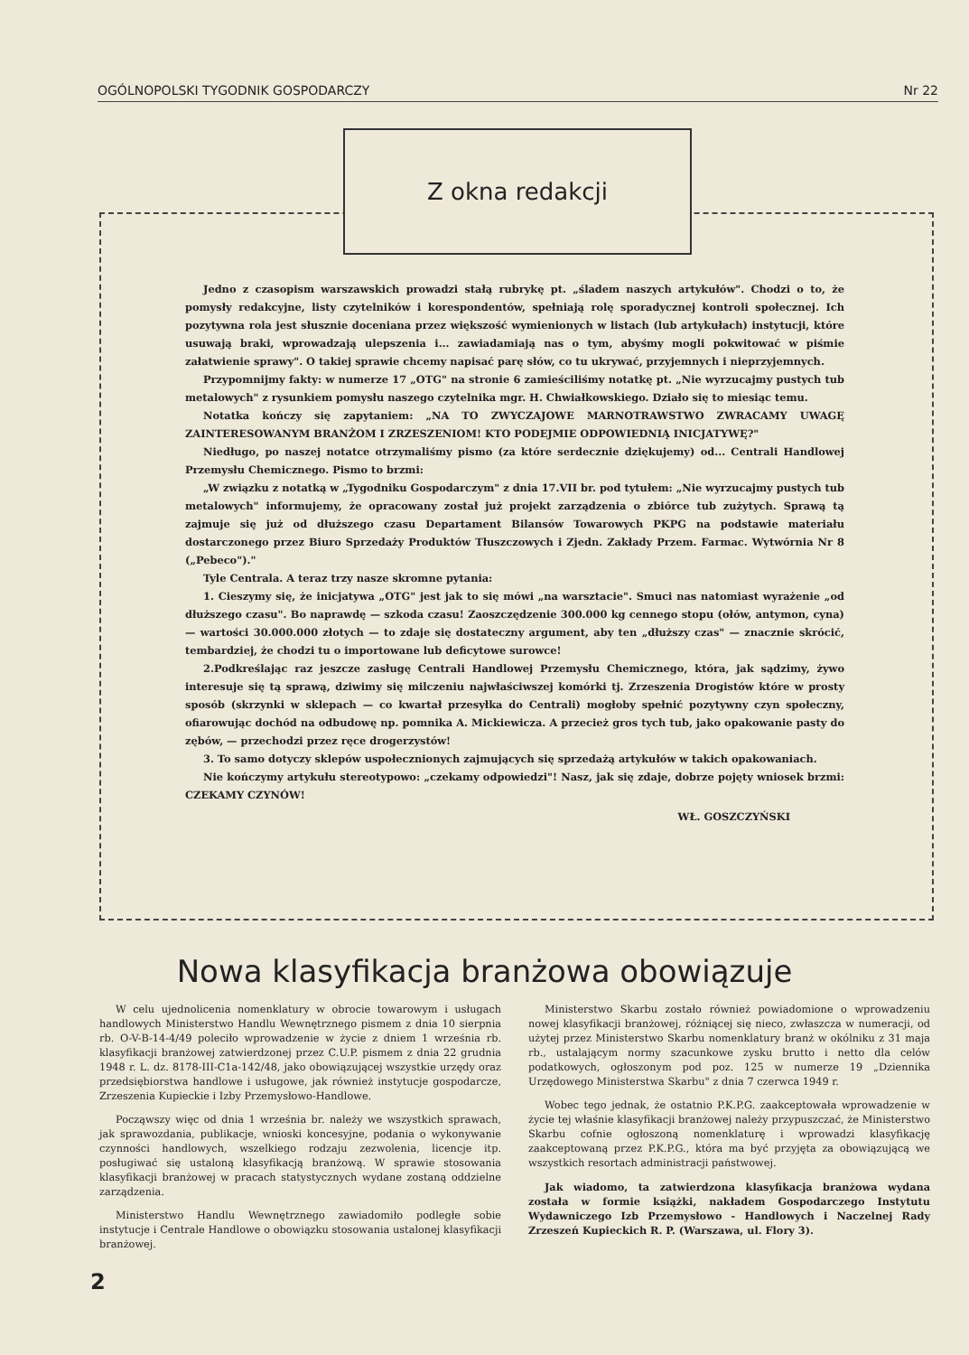OGÓLNOPOLSKI TYGODNIK GOSPODARCZY Nr 22
Z okna redakcji
Jedno z czasopism warszawskich prowadzi stałą rubrykę pt. „śladem naszych artykułów". Chodzi o to, że pomysły redakcyjne, listy czytelników i korespondentów, spełniają rolę sporadycznej kontroli społecznej. Ich pozytywna rola jest słusznie doceniana przez większość wymienionych w listach (lub artykułach) instytucji, które usuwają braki, wprowadzają ulepszenia i... zawiadamiają nas o tym, abyśmy mogli pokwitować w piśmie załatwienie sprawy". O takiej sprawie chcemy napisać parę słów, co tu ukrywać, przyjemnych i nieprzyjemnych.
Przypomnijmy fakty: w numerze 17 „OTG" na stronie 6 zamieściliśmy notatkę pt. „Nie wyrzucajmy pustych tub metalowych" z rysunkiem pomysłu naszego czytelnika mgr. H. Chwiałkowskiego. Działo się to miesiąc temu.
Notatka kończy się zapytaniem: „NA TO ZWYCZAJOWE MARNOTRAWSTWO ZWRACAMY UWAGĘ ZAINTERESOWANYM BRANŻOM I ZRZESZENIOM! KTO PODEJMIE ODPOWIEDNIĄ INICJATYWĘ?"
Niedługo, po naszej notatce otrzymaliśmy pismo (za które serdecznie dziękujemy) od... Centrali Handlowej Przemysłu Chemicznego. Pismo to brzmi:
„W związku z notatką w „Tygodniku Gospodarczym" z dnia 17.VII br. pod tytułem: „Nie wyrzucajmy pustych tub metalowych" informujemy, że opracowany został już projekt zarządzenia o zbiórce tub zużytych. Sprawą tą zajmuje się już od dłuższego czasu Departament Bilansów Towarowych PKPG na podstawie materiału dostarczonego przez Biuro Sprzedaży Produktów Tłuszczowych i Zjedn. Zakłady Przem. Farmac. Wytwórnia Nr 8 („Pebeco")."
Tyle Centrala. A teraz trzy nasze skromne pytania:
1. Cieszymy się, że inicjatywa „OTG" jest jak to się mówi „na warsztacie". Smuci nas natomiast wyrażenie „od dłuższego czasu". Bo naprawdę — szkoda czasu! Zaoszczędzenie 300.000 kg cennego stopu (ołów, antymon, cyna) — wartości 30.000.000 złotych — to zdaje się dostateczny argument, aby ten „dłuższy czas" — znacznie skrócić, tembardziej, że chodzi tu o importowane lub deficytowe surowce!
2.Podkreślając raz jeszcze zasługę Centrali Handlowej Przemysłu Chemicznego, która, jak sądzimy, żywo interesuje się tą sprawą, dziwimy się milczeniu najwłaściwszej komórki tj. Zrzeszenia Drogistów które w prosty sposób (skrzynki w sklepach — co kwartał przesyłka do Centrali) mogłoby spełnić pozytywny czyn społeczny, ofiarowując dochód na odbudowę np. pomnika A. Mickiewicza. A przecież gros tych tub, jako opakowanie pasty do zębów, — przechodzi przez ręce drogerzystów!
3. To samo dotyczy sklepów uspołecznionych zajmujących się sprzedażą artykułów w takich opakowaniach.
Nie kończymy artykułu stereotypowo: „czekamy odpowiedzi"! Nasz, jak się zdaje, dobrze pojęty wniosek brzmi: CZEKAMY CZYNÓW!
WŁ. GOSZCZYŃSKI
Nowa klasyfikacja branżowa obowiązuje
W celu ujednolicenia nomenklatury w obrocie towarowym i usługach handlowych Ministerstwo Handlu Wewnętrznego pismem z dnia 10 sierpnia rb. O-V-B-14-4/49 poleciło wprowadzenie w życie z dniem 1 września rb. klasyfikacji branżowej zatwierdzonej przez C.U.P. pismem z dnia 22 grudnia 1948 r. L. dz. 8178-III-C1a-142/48, jako obowiązującej wszystkie urzędy oraz przedsiębiorstwa handlowe i usługowe, jak również instytucje gospodarcze, Zrzeszenia Kupieckie i Izby Przemysłowo-Handlowe.
Począwszy więc od dnia 1 września br. należy we wszystkich sprawach, jak sprawozdania, publikacje, wnioski koncesyjne, podania o wykonywanie czynności handlowych, wszelkiego rodzaju zezwolenia, licencje itp. posługiwać się ustaloną klasyfikacją branżową. W sprawie stosowania klasyfikacji branżowej w pracach statystycznych wydane zostaną oddzielne zarządzenia.
Ministerstwo Handlu Wewnętrznego zawiadomiło podległe sobie instytucje i Centrale Handlowe o obowiązku stosowania ustalonej klasyfikacji branżowej.
Ministerstwo Skarbu zostało również powiadomione o wprowadzeniu nowej klasyfikacji branżowej, różniącej się nieco, zwłaszcza w numeracji, od użytej przez Ministerstwo Skarbu nomenklatury branż w okólniku z 31 maja rb., ustalającym normy szacunkowe zysku brutto i netto dla celów podatkowych, ogłoszonym pod poz. 125 w numerze 19 „Dziennika Urzędowego Ministerstwa Skarbu" z dnia 7 czerwca 1949 r.
Wobec tego jednak, że ostatnio P.K.P.G. zaakceptowała wprowadzenie w życie tej właśnie klasyfikacji branżowej należy przypuszczać, że Ministerstwo Skarbu cofnie ogłoszoną nomenklaturę i wprowadzi klasyfikację zaakceptowaną przez P.K.P.G., która ma być przyjęta za obowiązującą we wszystkich resortach administracji państwowej.
Jak wiadomo, ta zatwierdzona klasyfikacja branżowa wydana została w formie książki, nakładem Gospodarczego Instytutu Wydawniczego Izb Przemysłowo - Handlowych i Naczelnej Rady Zrzeszeń Kupieckich R. P. (Warszawa, ul. Flory 3).
2